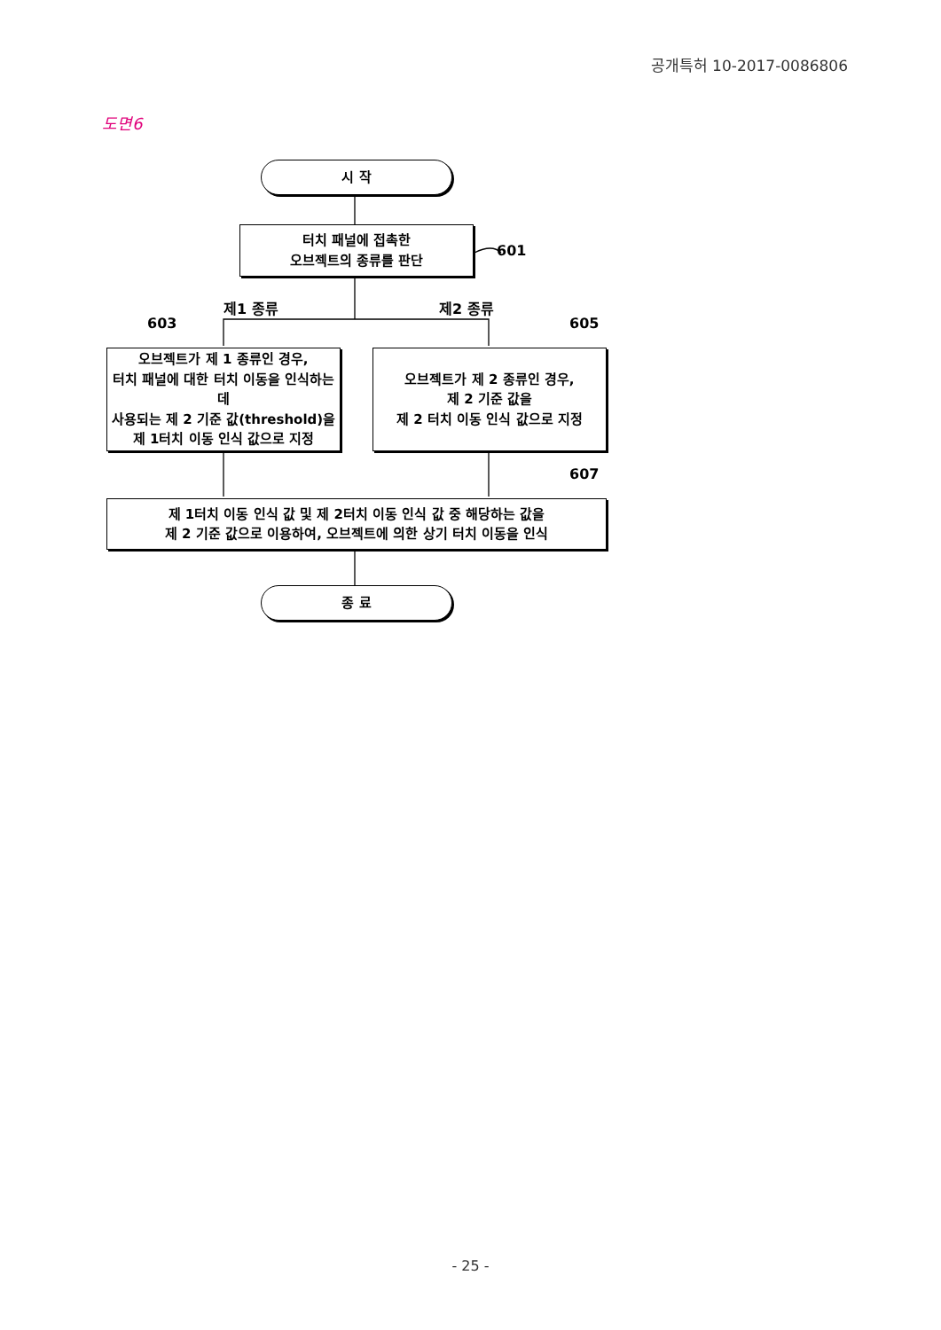공개특허 10-2017-0086806
도면6
시 작
터치 패널에 접촉한
오브젝트의 종류를 판단
601
제1 종류 제2 종류
603 605
오브젝트가 제 1 종류인 경우,
터치 패널에 대한 터치 이동을 인식하는데
사용되는 제 2 기준 값(threshold)을
제 1터치 이동 인식 값으로 지정
오브젝트가 제 2 종류인 경우,
제 2 기준 값을
제 2 터치 이동 인식 값으로 지정
607
제 1터치 이동 인식 값 및 제 2터치 이동 인식 값 중 해당하는 값을
제 2 기준 값으로 이용하여, 오브젝트에 의한 상기 터치 이동을 인식
종 료
- 25 -